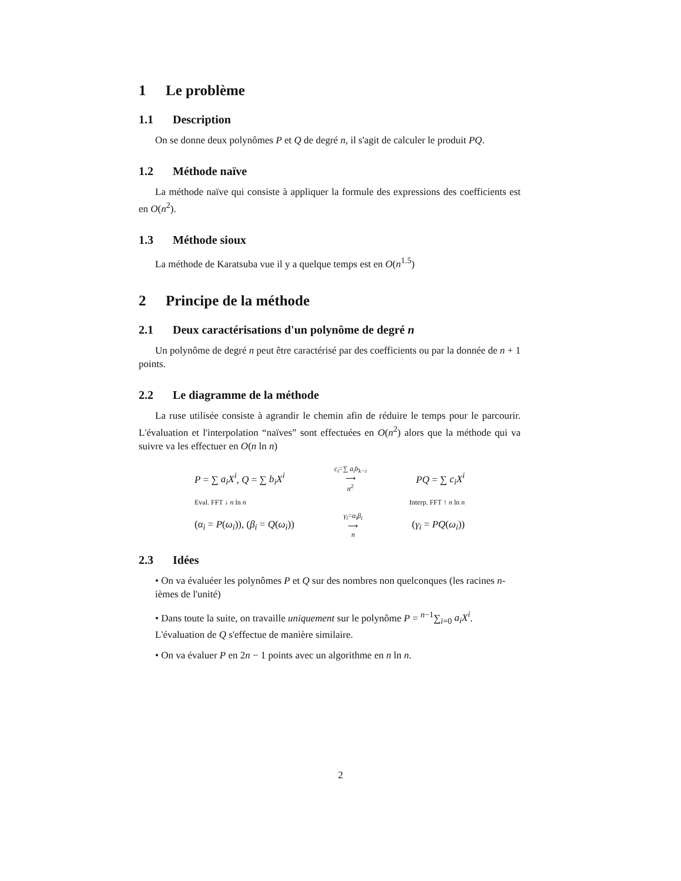1 Le problème
1.1 Description
On se donne deux polynômes P et Q de degré n, il s'agit de calculer le produit PQ.
1.2 Méthode naïve
La méthode naïve qui consiste à appliquer la formule des expressions des coefficients est en O(n<sup>2</sup>).
1.3 Méthode sioux
La méthode de Karatsuba vue il y a quelque temps est en O(n<sup>1.5</sup>)
2 Principe de la méthode
2.1 Deux caractérisations d'un polynôme de degré n
Un polynôme de degré n peut être caractérisé par des coefficients ou par la donnée de n + 1 points.
2.2 Le diagramme de la méthode
La ruse utilisée consiste à agrandir le chemin afin de réduire le temps pour le parcourir. L'évaluation et l'interpolation “naïves” sont effectuées en O(n<sup>2</sup>) alors que la méthode qui va suivre va les effectuer en O(n ln n)
P = ∑ a<sub>i</sub>X<sup>i</sup>, Q = ∑ b<sub>i</sub>X<sup>i</sup> c<sub>i</sub>=∑ a<sub>i</sub>b<sub>k−i</sub>
⟶
n<sup>2</sup> PQ = ∑ c<sub>i</sub>X<sup>i</sup>
Eval. FFT ↓ n ln n Interp. FFT ↑ n ln n
(α<sub>i</sub> = P(ω<sub>i</sub>)), (β<sub>i</sub> = Q(ω<sub>i</sub>)) γ<sub>i</sub>=α<sub>i</sub>β<sub>i</sub>
⟶
n (γ<sub>i</sub> = PQ(ω<sub>i</sub>))
2.3 Idées
• On va évaluéer les polynômes P et Q sur des nombres non quelconques (les racines n-ièmes de l'unité)
• Dans toute la suite, on travaille uniquement sur le polynôme P = <sup>n−1</sup>∑<sub>i=0</sub> a<sub>i</sub>X<sup>i</sup>.
L'évaluation de Q s'effectue de manière similaire.
• On va évaluer P en 2n − 1 points avec un algorithme en n ln n.
2